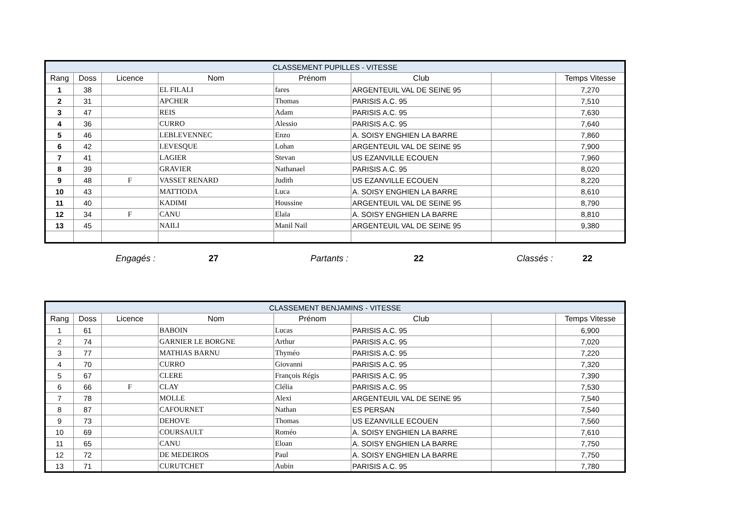| CLASSEMENT PUPILLES - VITESSE | | | | | | | |
| Rang | Doss | Licence | Nom | Prénom | Club | | Temps Vitesse |
| 1 | 38 | | EL FILALI | fares | ARGENTEUIL VAL DE SEINE 95 | | 7,270 |
| 2 | 31 | | APCHER | Thomas | PARISIS A.C. 95 | | 7,510 |
| 3 | 47 | | REIS | Adam | PARISIS A.C. 95 | | 7,630 |
| 4 | 36 | | CURRO | Alessio | PARISIS A.C. 95 | | 7,640 |
| 5 | 46 | | LEBLEVENNEC | Enzo | A. SOISY ENGHIEN LA BARRE | | 7,860 |
| 6 | 42 | | LEVESQUE | Lohan | ARGENTEUIL VAL DE SEINE 95 | | 7,900 |
| 7 | 41 | | LAGIER | Stevan | US EZANVILLE ECOUEN | | 7,960 |
| 8 | 39 | | GRAVIER | Nathanael | PARISIS A.C. 95 | | 8,020 |
| 9 | 48 | F | VASSET RENARD | Judith | US EZANVILLE ECOUEN | | 8,220 |
| 10 | 43 | | MATTIODA | Luca | A. SOISY ENGHIEN LA BARRE | | 8,610 |
| 11 | 40 | | KADIMI | Houssine | ARGENTEUIL VAL DE SEINE 95 | | 8,790 |
| 12 | 34 | F | CANU | Elaïa | A. SOISY ENGHIEN LA BARRE | | 8,810 |
| 13 | 45 | | NAILI | Manil Nail | ARGENTEUIL VAL DE SEINE 95 | | 9,380 |
Engagés : 27 Partants : 22 Classés : 22
| CLASSEMENT BENJAMINS - VITESSE | | | | | | | |
| Rang | Doss | Licence | Nom | Prénom | Club | | Temps Vitesse |
| 1 | 61 | | BABOIN | Lucas | PARISIS A.C. 95 | | 6,900 |
| 2 | 74 | | GARNIER LE BORGNE | Arthur | PARISIS A.C. 95 | | 7,020 |
| 3 | 77 | | MATHIAS BARNU | Thyméo | PARISIS A.C. 95 | | 7,220 |
| 4 | 70 | | CURRO | Giovanni | PARISIS A.C. 95 | | 7,320 |
| 5 | 67 | | CLERE | François Régis | PARISIS A.C. 95 | | 7,390 |
| 6 | 66 | F | CLAY | Clélia | PARISIS A.C. 95 | | 7,530 |
| 7 | 78 | | MOLLE | Alexi | ARGENTEUIL VAL DE SEINE 95 | | 7,540 |
| 8 | 87 | | CAFOURNET | Nathan | ES PERSAN | | 7,540 |
| 9 | 73 | | DEHOVE | Thomas | US EZANVILLE ECOUEN | | 7,560 |
| 10 | 69 | | COURSAULT | Roméo | A. SOISY ENGHIEN LA BARRE | | 7,610 |
| 11 | 65 | | CANU | Eloan | A. SOISY ENGHIEN LA BARRE | | 7,750 |
| 12 | 72 | | DE MEDEIROS | Paul | A. SOISY ENGHIEN LA BARRE | | 7,750 |
| 13 | 71 | | CURUTCHET | Aubin | PARISIS A.C. 95 | | 7,780 |